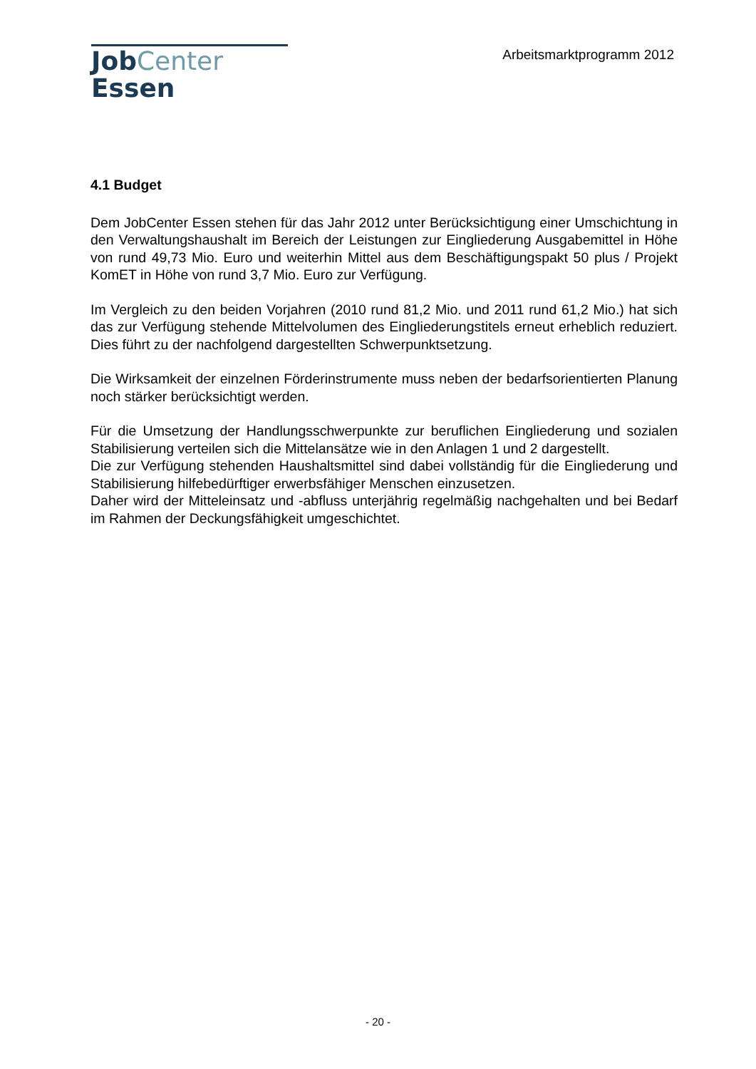JobCenter Essen
Arbeitsmarktprogramm 2012
4.1 Budget
Dem JobCenter Essen stehen für das Jahr 2012 unter Berücksichtigung einer Umschichtung in den Verwaltungshaushalt im Bereich der Leistungen zur Eingliederung Ausgabemittel in Höhe von rund 49,73 Mio. Euro und weiterhin Mittel aus dem Beschäftigungspakt 50 plus / Projekt KomET in Höhe von rund 3,7 Mio. Euro zur Verfügung.
Im Vergleich zu den beiden Vorjahren (2010 rund 81,2 Mio. und 2011 rund 61,2 Mio.) hat sich das zur Verfügung stehende Mittelvolumen des Eingliederungstitels erneut erheblich reduziert. Dies führt zu der nachfolgend dargestellten Schwerpunktsetzung.
Die Wirksamkeit der einzelnen Förderinstrumente muss neben der bedarfsorientierten Planung noch stärker berücksichtigt werden.
Für die Umsetzung der Handlungsschwerpunkte zur beruflichen Eingliederung und sozialen Stabilisierung verteilen sich die Mittelansätze wie in den Anlagen 1 und 2 dargestellt.
Die zur Verfügung stehenden Haushaltsmittel sind dabei vollständig für die Eingliederung und Stabilisierung hilfebedürftiger erwerbsfähiger Menschen einzusetzen.
Daher wird der Mitteleinsatz und -abfluss unterjährig regelmäßig nachgehalten und bei Bedarf im Rahmen der Deckungsfähigkeit umgeschichtet.
- 20 -